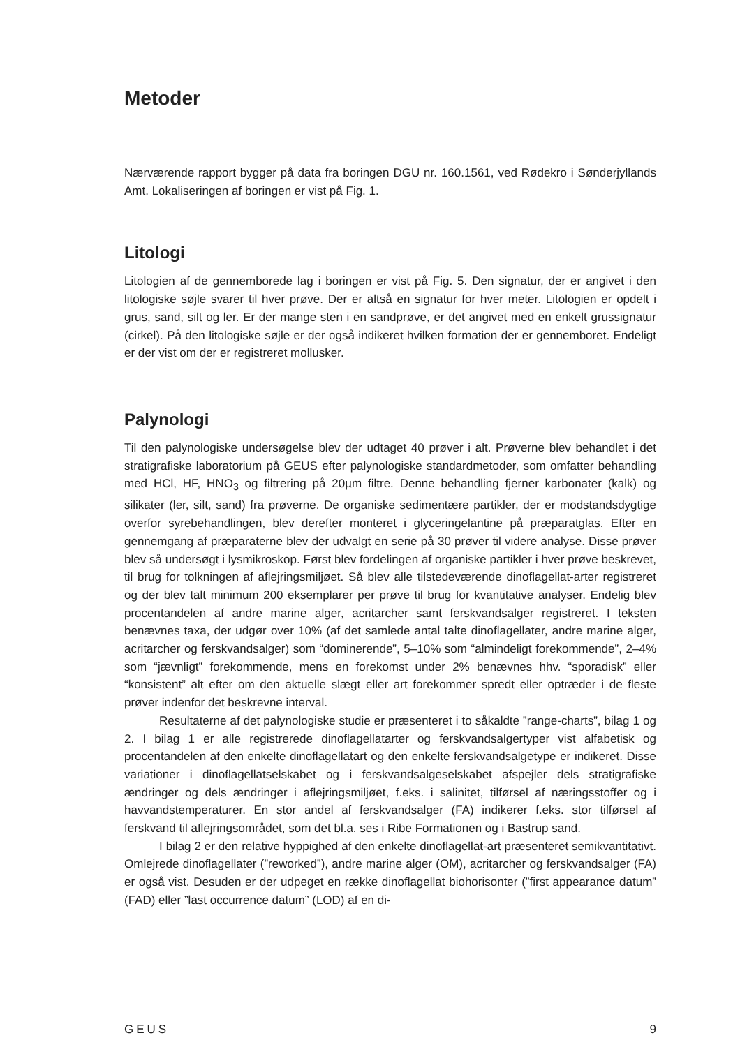Metoder
Nærværende rapport bygger på data fra boringen DGU nr. 160.1561, ved Rødekro i Sønderjyllands Amt. Lokaliseringen af boringen er vist på Fig. 1.
Litologi
Litologien af de gennemborede lag i boringen er vist på Fig. 5. Den signatur, der er angivet i den litologiske søjle svarer til hver prøve. Der er altså en signatur for hver meter. Litologien er opdelt i grus, sand, silt og ler. Er der mange sten i en sandprøve, er det angivet med en enkelt grussignatur (cirkel). På den litologiske søjle er der også indikeret hvilken formation der er gennemboret. Endeligt er der vist om der er registreret mollusker.
Palynologi
Til den palynologiske undersøgelse blev der udtaget 40 prøver i alt. Prøverne blev behandlet i det stratigrafiske laboratorium på GEUS efter palynologiske standardmetoder, som omfatter behandling med HCl, HF, HNO<sub>3</sub> og filtrering på 20µm filtre. Denne behandling fjerner karbonater (kalk) og silikater (ler, silt, sand) fra prøverne. De organiske sedimentære partikler, der er modstandsdygtige overfor syrebehandlingen, blev derefter monteret i glyceringelantine på præparatglas. Efter en gennemgang af præparaterne blev der udvalgt en serie på 30 prøver til videre analyse. Disse prøver blev så undersøgt i lysmikroskop. Først blev fordelingen af organiske partikler i hver prøve beskrevet, til brug for tolkningen af aflejringsmiljøet. Så blev alle tilstedeværende dinoflagellat-arter registreret og der blev talt minimum 200 eksemplarer per prøve til brug for kvantitative analyser. Endelig blev procentandelen af andre marine alger, acritarcher samt ferskvandsalger registreret. I teksten benævnes taxa, der udgør over 10% (af det samlede antal talte dinoflagellater, andre marine alger, acritarcher og ferskvandsalger) som “dominerende”, 5–10% som “almindeligt forekommende”, 2–4% som “jævnligt” forekommende, mens en forekomst under 2% benævnes hhv. “sporadisk” eller “konsistent” alt efter om den aktuelle slægt eller art forekommer spredt eller optræder i de fleste prøver indenfor det beskrevne interval.
Resultaterne af det palynologiske studie er præsenteret i to såkaldte ”range-charts”, bilag 1 og 2. I bilag 1 er alle registrerede dinoflagellatarter og ferskvandsalgertyper vist alfabetisk og procentandelen af den enkelte dinoflagellatart og den enkelte ferskvandsalgetype er indikeret. Disse variationer i dinoflagellatselskabet og i ferskvandsalgeselskabet afspejler dels stratigrafiske ændringer og dels ændringer i aflejringsmiljøet, f.eks. i salinitet, tilførsel af næringsstoffer og i havvandstemperaturer. En stor andel af ferskvandsalger (FA) indikerer f.eks. stor tilførsel af ferskvand til aflejringsområdet, som det bl.a. ses i Ribe Formationen og i Bastrup sand.
I bilag 2 er den relative hyppighed af den enkelte dinoflagellat-art præsenteret semikvantitativt. Omlejrede dinoflagellater (”reworked”), andre marine alger (OM), acritarcher og ferskvandsalger (FA) er også vist. Desuden er der udpeget en række dinoflagellat biohorisonter (”first appearance datum” (FAD) eller ”last occurrence datum” (LOD) af en di-
GEUS 9